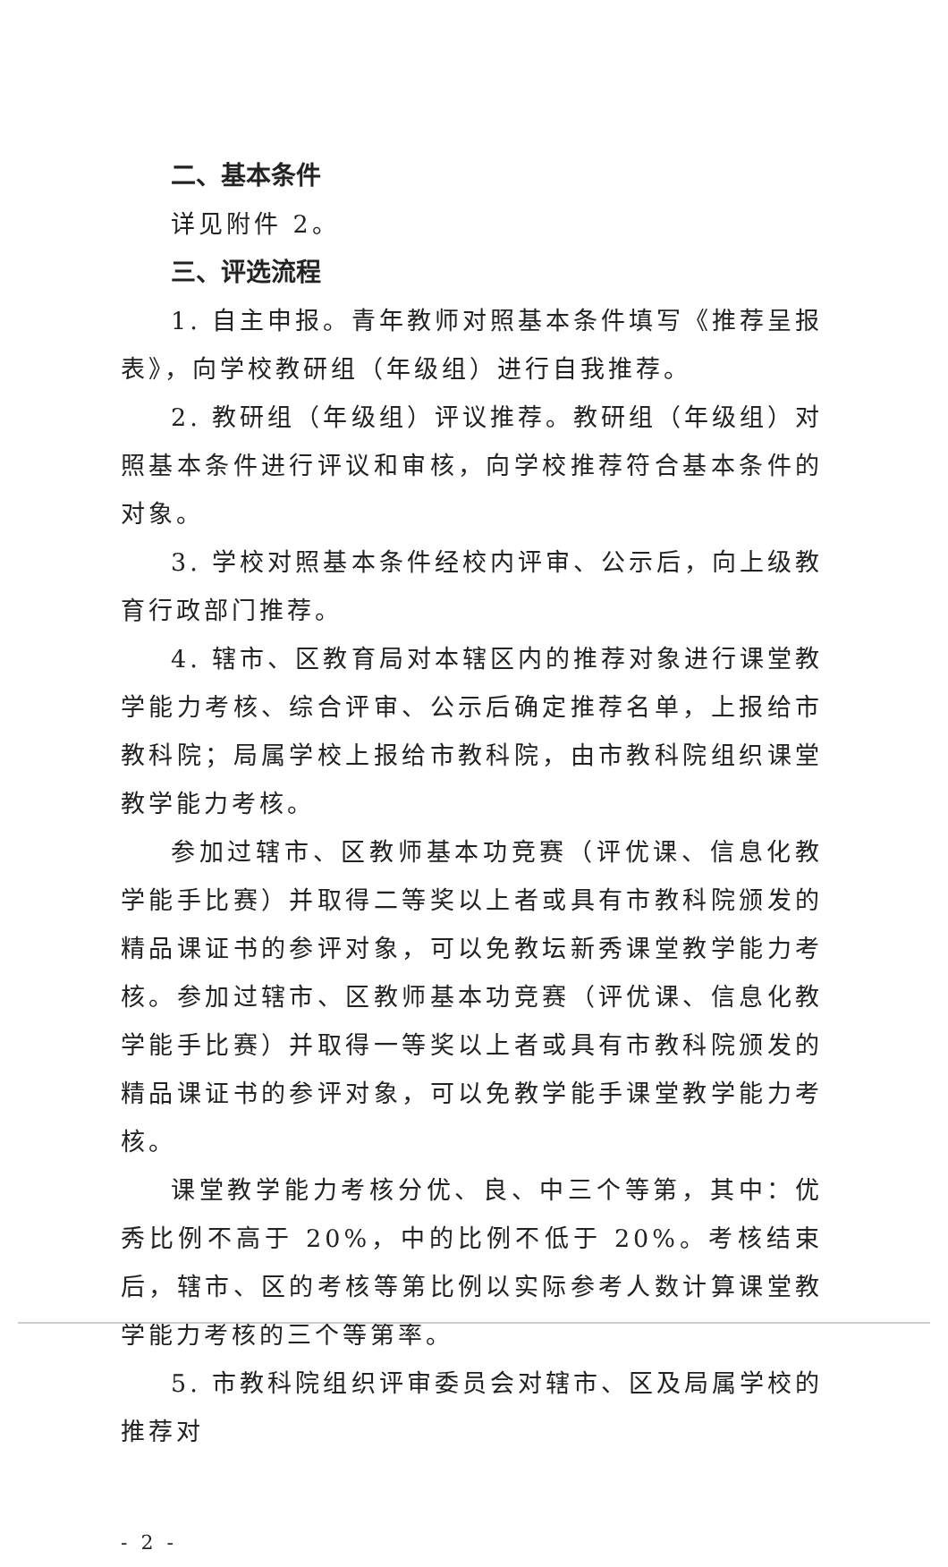二、基本条件
详见附件 2。
三、评选流程
1. 自主申报。青年教师对照基本条件填写《推荐呈报表》，向学校教研组（年级组）进行自我推荐。
2. 教研组（年级组）评议推荐。教研组（年级组）对照基本条件进行评议和审核，向学校推荐符合基本条件的对象。
3. 学校对照基本条件经校内评审、公示后，向上级教育行政部门推荐。
4. 辖市、区教育局对本辖区内的推荐对象进行课堂教学能力考核、综合评审、公示后确定推荐名单，上报给市教科院；局属学校上报给市教科院，由市教科院组织课堂教学能力考核。
参加过辖市、区教师基本功竞赛（评优课、信息化教学能手比赛）并取得二等奖以上者或具有市教科院颁发的精品课证书的参评对象，可以免教坛新秀课堂教学能力考核。参加过辖市、区教师基本功竞赛（评优课、信息化教学能手比赛）并取得一等奖以上者或具有市教科院颁发的精品课证书的参评对象，可以免教学能手课堂教学能力考核。
课堂教学能力考核分优、良、中三个等第，其中：优秀比例不高于 20%，中的比例不低于 20%。考核结束后，辖市、区的考核等第比例以实际参考人数计算课堂教学能力考核的三个等第率。
5. 市教科院组织评审委员会对辖市、区及局属学校的推荐对
- 2 -